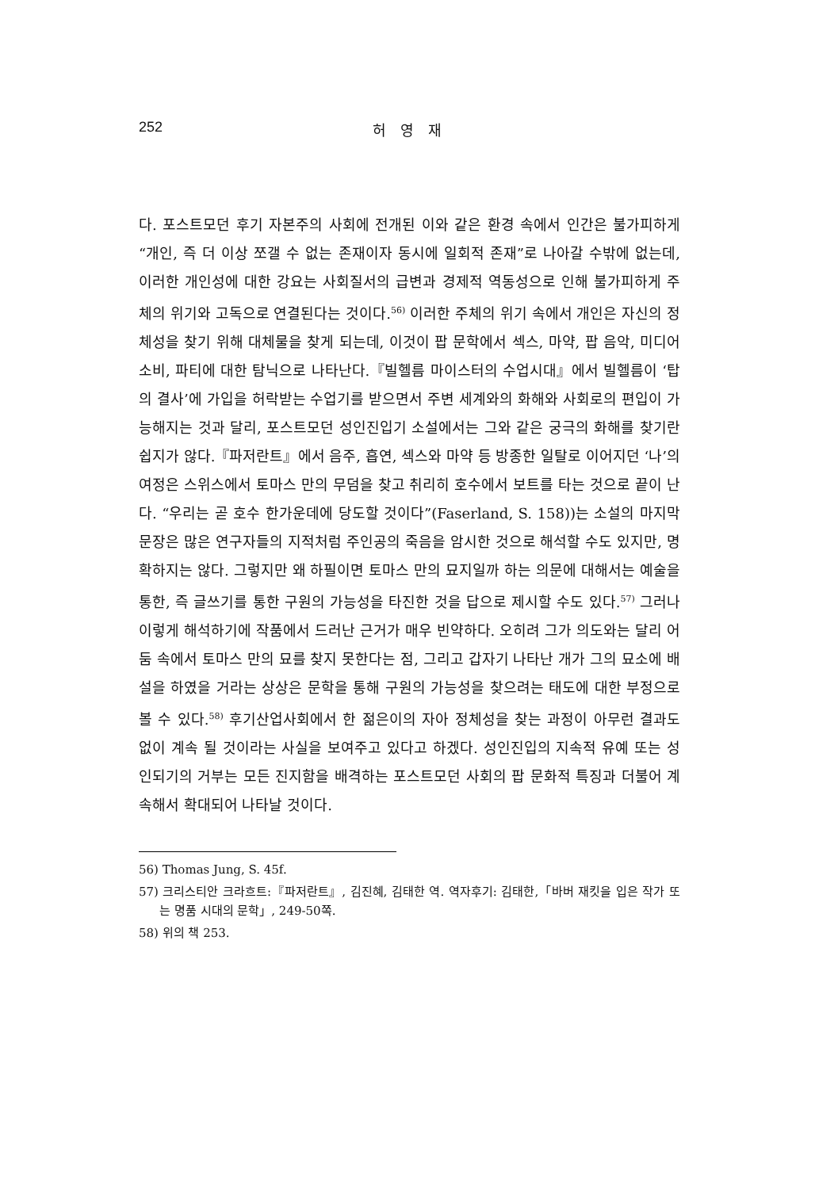252 허 영 재
다. 포스트모던 후기 자본주의 사회에 전개된 이와 같은 환경 속에서 인간은 불가피하게 “개인, 즉 더 이상 쪼갤 수 없는 존재이자 동시에 일회적 존재”로 나아갈 수밖에 없는데, 이러한 개인성에 대한 강요는 사회질서의 급변과 경제적 역동성으로 인해 불가피하게 주체의 위기와 고독으로 연결된다는 것이다.<sup>56)</sup> 이러한 주체의 위기 속에서 개인은 자신의 정체성을 찾기 위해 대체물을 찾게 되는데, 이것이 팝 문학에서 섹스, 마약, 팝 음악, 미디어 소비, 파티에 대한 탐닉으로 나타난다.『빌헬름 마이스터의 수업시대』에서 빌헬름이 ‘탑의 결사’에 가입을 허락받는 수업기를 받으면서 주변 세계와의 화해와 사회로의 편입이 가능해지는 것과 달리, 포스트모던 성인진입기 소설에서는 그와 같은 궁극의 화해를 찾기란 쉽지가 않다.『파저란트』에서 음주, 흡연, 섹스와 마약 등 방종한 일탈로 이어지던 ‘나’의 여정은 스위스에서 토마스 만의 무덤을 찾고 취리히 호수에서 보트를 타는 것으로 끝이 난다. “우리는 곧 호수 한가운데에 당도할 것이다”(Faserland, S. 158))는 소설의 마지막 문장은 많은 연구자들의 지적처럼 주인공의 죽음을 암시한 것으로 해석할 수도 있지만, 명확하지는 않다. 그렇지만 왜 하필이면 토마스 만의 묘지일까 하는 의문에 대해서는 예술을 통한, 즉 글쓰기를 통한 구원의 가능성을 타진한 것을 답으로 제시할 수도 있다.<sup>57)</sup> 그러나 이렇게 해석하기에 작품에서 드러난 근거가 매우 빈약하다. 오히려 그가 의도와는 달리 어둠 속에서 토마스 만의 묘를 찾지 못한다는 점, 그리고 갑자기 나타난 개가 그의 묘소에 배설을 하였을 거라는 상상은 문학을 통해 구원의 가능성을 찾으려는 태도에 대한 부정으로 볼 수 있다.<sup>58)</sup> 후기산업사회에서 한 젊은이의 자아 정체성을 찾는 과정이 아무런 결과도 없이 계속 될 것이라는 사실을 보여주고 있다고 하겠다. 성인진입의 지속적 유예 또는 성인되기의 거부는 모든 진지함을 배격하는 포스트모던 사회의 팝 문화적 특징과 더불어 계속해서 확대되어 나타날 것이다.
56) Thomas Jung, S. 45f.
57) 크리스티안 크라흐트:『파저란트』, 김진혜, 김태한 역. 역자후기: 김태한,「바버 재킷을 입은 작가 또는 명품 시대의 문학」, 249-50쪽.
58) 위의 책 253.